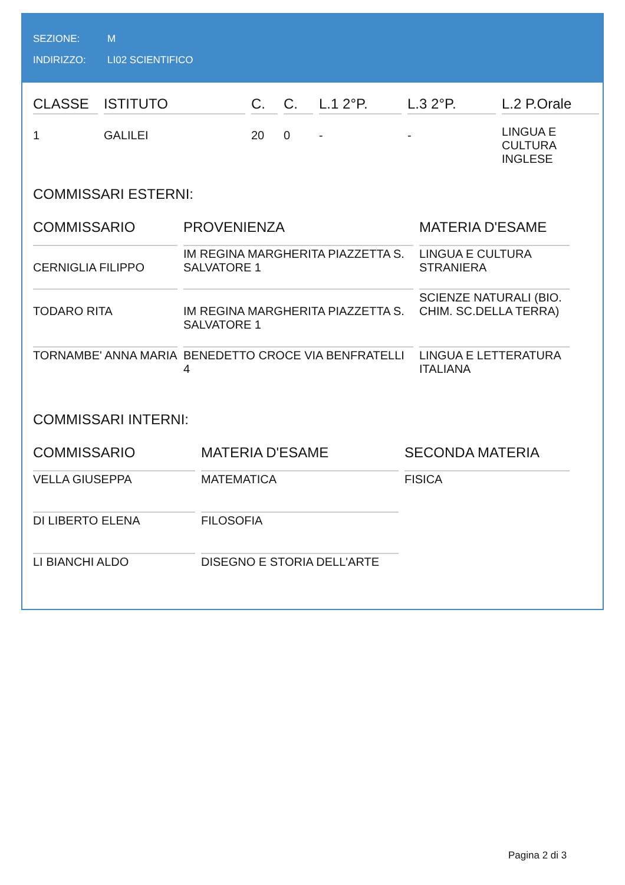SEZIONE: M
INDIRIZZO: LI02 SCIENTIFICO
| CLASSE | ISTITUTO | C. | C. | L.1 2°P. | L.3 2°P. | L.2 P.Orale |
| --- | --- | --- | --- | --- | --- | --- |
| 1 | GALILEI | 20 | 0 | - | - | LINGUA E CULTURA INGLESE |
COMMISSARI ESTERNI:
| COMMISSARIO | PROVENIENZA | MATERIA D'ESAME |
| --- | --- | --- |
| CERNIGLIA FILIPPO | IM REGINA MARGHERITA PIAZZETTA S. SALVATORE 1 | LINGUA E CULTURA STRANIERA |
| TODARO RITA | IM REGINA MARGHERITA PIAZZETTA S. SALVATORE 1 | SCIENZE NATURALI (BIO. CHIM. SC.DELLA TERRA) |
| TORNAMBE' ANNA MARIA | BENEDETTO CROCE VIA BENFRATELLI 4 | LINGUA E LETTERATURA ITALIANA |
COMMISSARI INTERNI:
| COMMISSARIO | MATERIA D'ESAME | SECONDA MATERIA |
| --- | --- | --- |
| VELLA GIUSEPPA | MATEMATICA | FISICA |
| DI LIBERTO ELENA | FILOSOFIA | |
| LI BIANCHI ALDO | DISEGNO E STORIA DELL'ARTE | |
Pagina 2 di 3